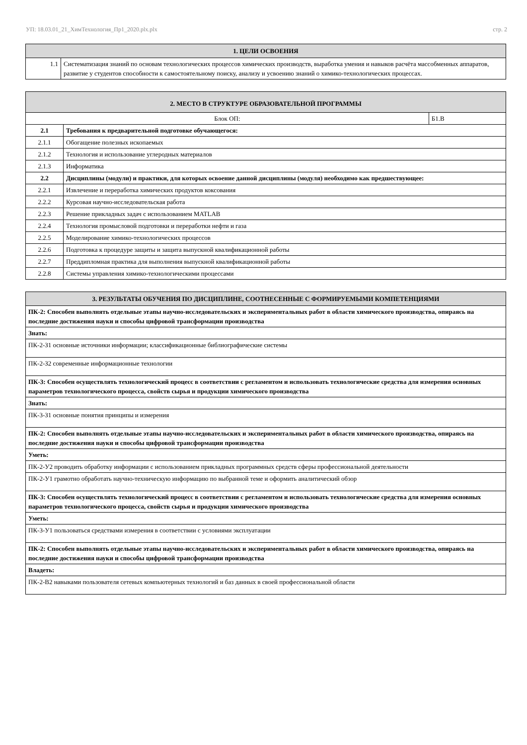УП: 18.03.01_21_ХимТехнология_Пр1_2020.plx.plx стр. 2
| 1. ЦЕЛИ ОСВОЕНИЯ | |
| --- | --- |
| 1.1 | Систематизация знаний по основам технологических процессов химических производств, выработка умения и навыков расчёта массобменных аппаратов, развитие у студентов способности к самостоятельному поиску, анализу и усвоению знаний о химико-технологических процессах. |
| 2. МЕСТО В СТРУКТУРЕ ОБРАЗОВАТЕЛЬНОЙ ПРОГРАММЫ | | |
| --- | --- | --- |
| Блок ОП: | | Б1.В |
| 2.1 | Требования к предварительной подготовке обучающегося: | |
| 2.1.1 | Обогащение полезных ископаемых | |
| 2.1.2 | Технология и использование углеродных материалов | |
| 2.1.3 | Информатика | |
| 2.2 | Дисциплины (модули) и практики, для которых освоение данной дисциплины (модуля) необходимо как предшествующее: | |
| 2.2.1 | Извлечение и переработка химических продуктов коксования | |
| 2.2.2 | Курсовая научно-исследовательская работа | |
| 2.2.3 | Решение прикладных задач с использованием MATLAB | |
| 2.2.4 | Технология промысловой подготовки и переработки нефти и газа | |
| 2.2.5 | Моделирование химико-технологических процессов | |
| 2.2.6 | Подготовка к процедуре защиты и защита выпускной квалификационной работы | |
| 2.2.7 | Преддипломная практика для выполнения выпускной квалификационной работы | |
| 2.2.8 | Системы управления химико-технологическими процессами | |
| 3. РЕЗУЛЬТАТЫ ОБУЧЕНИЯ ПО ДИСЦИПЛИНЕ, СООТНЕСЕННЫЕ С ФОРМИРУЕМЫМИ КОМПЕТЕНЦИЯМИ |
| --- |
| ПК-2: Способен выполнять отдельные этапы научно-исследовательских и экспериментальных работ в области химического производства, опираясь на последние достижения науки и способы цифровой трансформации производства |
| Знать: |
| ПК-2-З1 основные источники информации; классификационные библиографические системы |
| ПК-2-З2 современные информационные технологии |
| ПК-3: Способен осуществлять технологический процесс в соответствии с регламентом и использовать технологические средства для измерения основных параметров технологического процесса, свойств сырья и продукции химического производства |
| Знать: |
| ПК-3-З1 основные понятия принципы и измерения |
| ПК-2: Способен выполнять отдельные этапы научно-исследовательских и экспериментальных работ в области химического производства, опираясь на последние достижения науки и способы цифровой трансформации производства |
| Уметь: |
| ПК-2-У2 проводить обработку информации с использованием прикладных программных средств сферы профессиональной деятельности |
| ПК-2-У1 грамотно обработать научно-техническую информацию по выбранной теме и оформить аналитический обзор |
| ПК-3: Способен осуществлять технологический процесс в соответствии с регламентом и использовать технологические средства для измерения основных параметров технологического процесса, свойств сырья и продукции химического производства |
| Уметь: |
| ПК-3-У1 пользоваться средствами измерения в соответствии с условиями эксплуатации |
| ПК-2: Способен выполнять отдельные этапы научно-исследовательских и экспериментальных работ в области химического производства, опираясь на последние достижения науки и способы цифровой трансформации производства |
| Владеть: |
| ПК-2-В2 навыками пользователя сетевых компьютерных технологий и баз данных в своей профессиональной области |